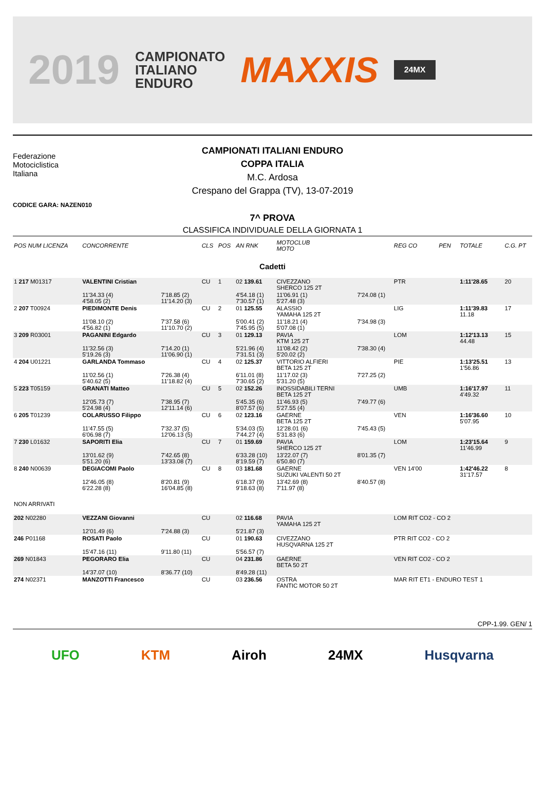2019 CAMPIONATO
ITALIANO
ENDURO MAXXIS 24MX
Federazione
Motociclistica
Italiana
CAMPIONATI ITALIANI ENDURO
COPPA ITALIA
M.C. Ardosa
Crespano del Grappa (TV), 13-07-2019
CODICE GARA: NAZEN010
7^ PROVA
CLASSIFICA INDIVIDUALE DELLA GIORNATA 1
| POS NUM LICENZA | CONCORRENTE | | CLS | POS | AN RNK | MOTOCLUB MOTO | | REG CO | PEN | TOTALE | C.G. PT |
| --- | --- | --- | --- | --- | --- | --- | --- | --- | --- | --- | --- |
| Cadetti | | | | | | | | | | | |
| 1 217 M01317 | VALENTINI Cristian | | CU | 1 | 02 139.61 | CIVEZZANO SHERCO 125 2T | | PTR | | 1:11'28.65 | 20 |
| | 11'34.33 (4) 4'58.05 (2) | 7'18.85 (2) 11'14.20 (3) | | | 4'54.18 (1) 7'30.57 (1) | 11'06.91 (1) 5'27.48 (3) | 7'24.08 (1) | | | | |
| 2 207 T00924 | PIEDIMONTE Denis | | CU | 2 | 01 125.55 | ALASSIO YAMAHA 125 2T | | LIG | | 1:11'39.83 11.18 | 17 |
| | 11'08.10 (2) 4'56.82 (1) | 7'37.58 (6) 11'10.70 (2) | | | 5'00.41 (2) 7'45.95 (5) | 11'18.21 (4) 5'07.08 (1) | 7'34.98 (3) | | | | |
| 3 209 R03001 | PAGANINI Edgardo | | CU | 3 | 01 129.13 | PAVIA KTM 125 2T | | LOM | | 1:12'13.13 44.48 | 15 |
| | 11'32.56 (3) 5'19.26 (3) | 7'14.20 (1) 11'06.90 (1) | | | 5'21.96 (4) 7'31.51 (3) | 11'08.42 (2) 5'20.02 (2) | 7'38.30 (4) | | | | |
| 4 204 U01221 | GARLANDA Tommaso | | CU | 4 | 02 125.37 | VITTORIO ALFIERI BETA 125 2T | | PIE | | 1:13'25.51 1'56.86 | 13 |
| | 11'02.56 (1) 5'40.62 (5) | 7'26.38 (4) 11'18.82 (4) | | | 6'11.01 (8) 7'30.65 (2) | 11'17.02 (3) 5'31.20 (5) | 7'27.25 (2) | | | | |
| 5 223 T05159 | GRANATI Matteo | | CU | 5 | 02 152.26 | INOSSIDABILI TERNI BETA 125 2T | | UMB | | 1:16'17.97 4'49.32 | 11 |
| | 12'05.73 (7) 5'24.98 (4) | 7'38.95 (7) 12'11.14 (6) | | | 5'45.35 (6) 8'07.57 (6) | 11'46.93 (5) 5'27.55 (4) | 7'49.77 (6) | | | | |
| 6 205 T01239 | COLARUSSO Filippo | | CU | 6 | 02 123.16 | GAERNE BETA 125 2T | | VEN | | 1:16'36.60 5'07.95 | 10 |
| | 11'47.55 (5) 6'06.98 (7) | 7'32.37 (5) 12'06.13 (5) | | | 5'34.03 (5) 7'44.27 (4) | 12'28.01 (6) 5'31.83 (6) | 7'45.43 (5) | | | | |
| 7 230 L01632 | SAPORITI Elia | | CU | 7 | 01 159.69 | PAVIA SHERCO 125 2T | | LOM | | 1:23'15.64 11'46.99 | 9 |
| | 13'01.62 (9) 5'51.20 (6) | 7'42.65 (8) 13'33.08 (7) | | | 6'33.28 (10) 8'19.59 (7) | 13'22.07 (7) 6'50.80 (7) | 8'01.35 (7) | | | | |
| 8 240 N00639 | DEGIACOMI Paolo | | CU | 8 | 03 181.68 | GAERNE SUZUKI VALENTI 50 2T | | VEN 14'00 | | 1:42'46.22 31'17.57 | 8 |
| | 12'46.05 (8) 6'22.28 (8) | 8'20.81 (9) 16'04.85 (8) | | | 6'18.37 (9) 9'18.63 (8) | 13'42.69 (8) 7'11.97 (8) | 8'40.57 (8) | | | | |
| NON ARRIVATI | | | | | | | | | | | |
| 202 N02280 | VEZZANI Giovanni | | CU | | 02 116.68 | PAVIA YAMAHA 125 2T | | LOM RIT CO2 - CO 2 | | | |
| | 12'01.49 (6) | 7'24.88 (3) | | | 5'21.87 (3) | | | | | | |
| 246 P01168 | ROSATI Paolo | | CU | | 01 190.63 | CIVEZZANO HUSQVARNA 125 2T | | PTR RIT CO2 - CO 2 | | | |
| | 15'47.16 (11) | 9'11.80 (11) | | | 5'56.57 (7) | | | | | | |
| 269 N01843 | PEGORARO Elia | | CU | | 04 231.86 | GAERNE BETA 50 2T | | VEN RIT CO2 - CO 2 | | | |
| | 14'37.07 (10) | 8'36.77 (10) | | | 8'49.28 (11) | | | | | | |
| 274 N02371 | MANZOTTI Francesco | | CU | | 03 236.56 | OSTRA FANTIC MOTOR 50 2T | | MAR RIT ET1 - ENDURO TEST 1 | | | |
CPP-1.99. GEN/ 1
UFO KTM Airoh 24MX Husqvarna